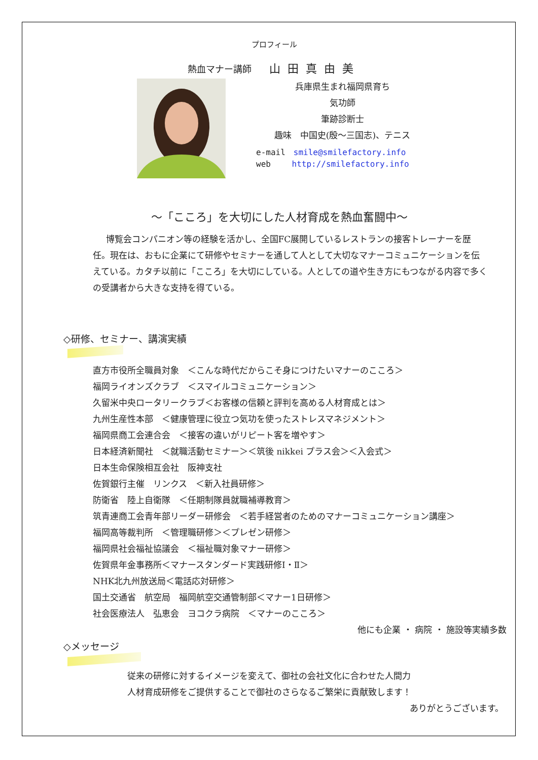プロフィール
熱血マナー講師 山田真由美
兵庫県生まれ福岡県育ち
気功師
筆跡診断士
趣味　中国史(殷～三国志)、テニス
e-mail　smile@smilefactory.info
web　　 http://smilefactory.info
～「こころ」を大切にした人材育成を熱血奮闘中～
博覧会コンパニオン等の経験を活かし、全国FC展開しているレストランの接客トレーナーを歴任。現在は、おもに企業にて研修やセミナーを通して人として大切なマナーコミュニケーションを伝えている。カタチ以前に「こころ」を大切にしている。人としての道や生き方にもつながる内容で多くの受講者から大きな支持を得ている。
◇研修、セミナー、講演実績
直方市役所全職員対象　＜こんな時代だからこそ身につけたいマナーのこころ＞
福岡ライオンズクラブ　＜スマイルコミュニケーション＞
久留米中央ロータリークラブ＜お客様の信頼と評判を高める人材育成とは＞
九州生産性本部　＜健康管理に役立つ気功を使ったストレスマネジメント＞
福岡県商工会連合会　＜接客の違いがリピート客を増やす＞
日本経済新聞社　＜就職活動セミナー＞＜筑後 nikkei プラス会＞＜入会式＞
日本生命保険相互会社　阪神支社
佐賀銀行主催　リンクス　＜新入社員研修＞
防衛省　陸上自衛隊　＜任期制隊員就職補導教育＞
筑青連商工会青年部リーダー研修会　＜若手経営者のためのマナーコミュニケーション講座＞
福岡高等裁判所　＜管理職研修＞＜プレゼン研修＞
福岡県社会福祉協議会　＜福祉職対象マナー研修＞
佐賀県年金事務所＜マナースタンダード実践研修Ⅰ・Ⅱ＞
NHK北九州放送局＜電話応対研修＞
国土交通省　航空局　福岡航空交通管制部＜マナー1日研修＞
社会医療法人　弘恵会　ヨコクラ病院　＜マナーのこころ＞
他にも企業 ・ 病院 ・ 施設等実績多数
◇メッセージ
従来の研修に対するイメージを変えて、御社の会社文化に合わせた人間力
人材育成研修をご提供することで御社のさらなるご繁栄に貢献致します！
ありがとうございます。